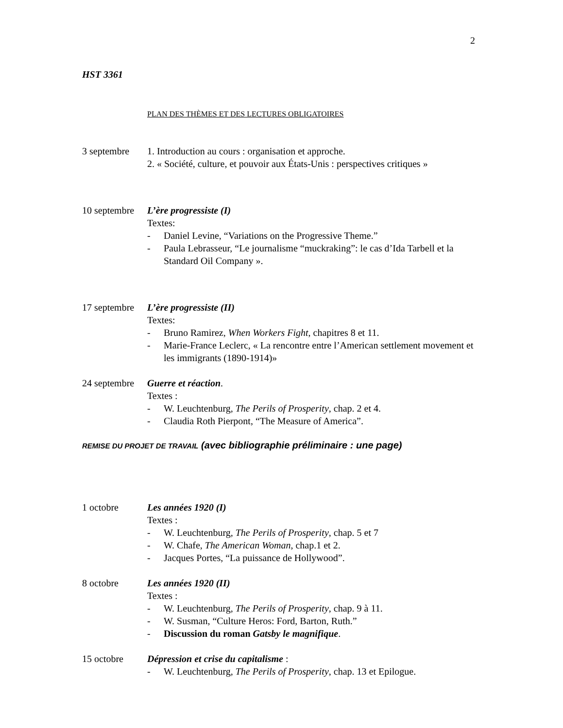2
HST 3361
PLAN DES THÈMES ET DES LECTURES OBLIGATOIRES
3 septembre 1. Introduction au cours : organisation et approche.
2. « Société, culture, et pouvoir aux États-Unis : perspectives critiques »
10 septembre
L’ère progressiste (I)
Textes:
- Daniel Levine, “Variations on the Progressive Theme.”
- Paula Lebrasseur, “Le journalisme “muckraking”: le cas d’Ida Tarbell et la Standard Oil Company ».
17 septembre
L’ère progressiste (II)
Textes:
- Bruno Ramirez, When Workers Fight, chapitres 8 et 11.
- Marie-France Leclerc, « La rencontre entre l’American settlement movement et les immigrants (1890-1914)»
24 septembre
Guerre et réaction.
Textes :
- W. Leuchtenburg, The Perils of Prosperity, chap. 2 et 4.
- Claudia Roth Pierpont, “The Measure of America”.
REMISE DU PROJET DE TRAVAIL (avec bibliographie préliminaire : une page)
1 octobre Les années 1920 (I)
Textes :
- W. Leuchtenburg, The Perils of Prosperity, chap. 5 et 7
- W. Chafe, The American Woman, chap.1 et 2.
- Jacques Portes, “La puissance de Hollywood”.
8 octobre Les années 1920 (II)
Textes :
- W. Leuchtenburg, The Perils of Prosperity, chap. 9 à 11.
- W. Susman, “Culture Heros: Ford, Barton, Ruth.”
- Discussion du roman Gatsby le magnifique.
15 octobre Dépression et crise du capitalisme :
- W. Leuchtenburg, The Perils of Prosperity, chap. 13 et Epilogue.